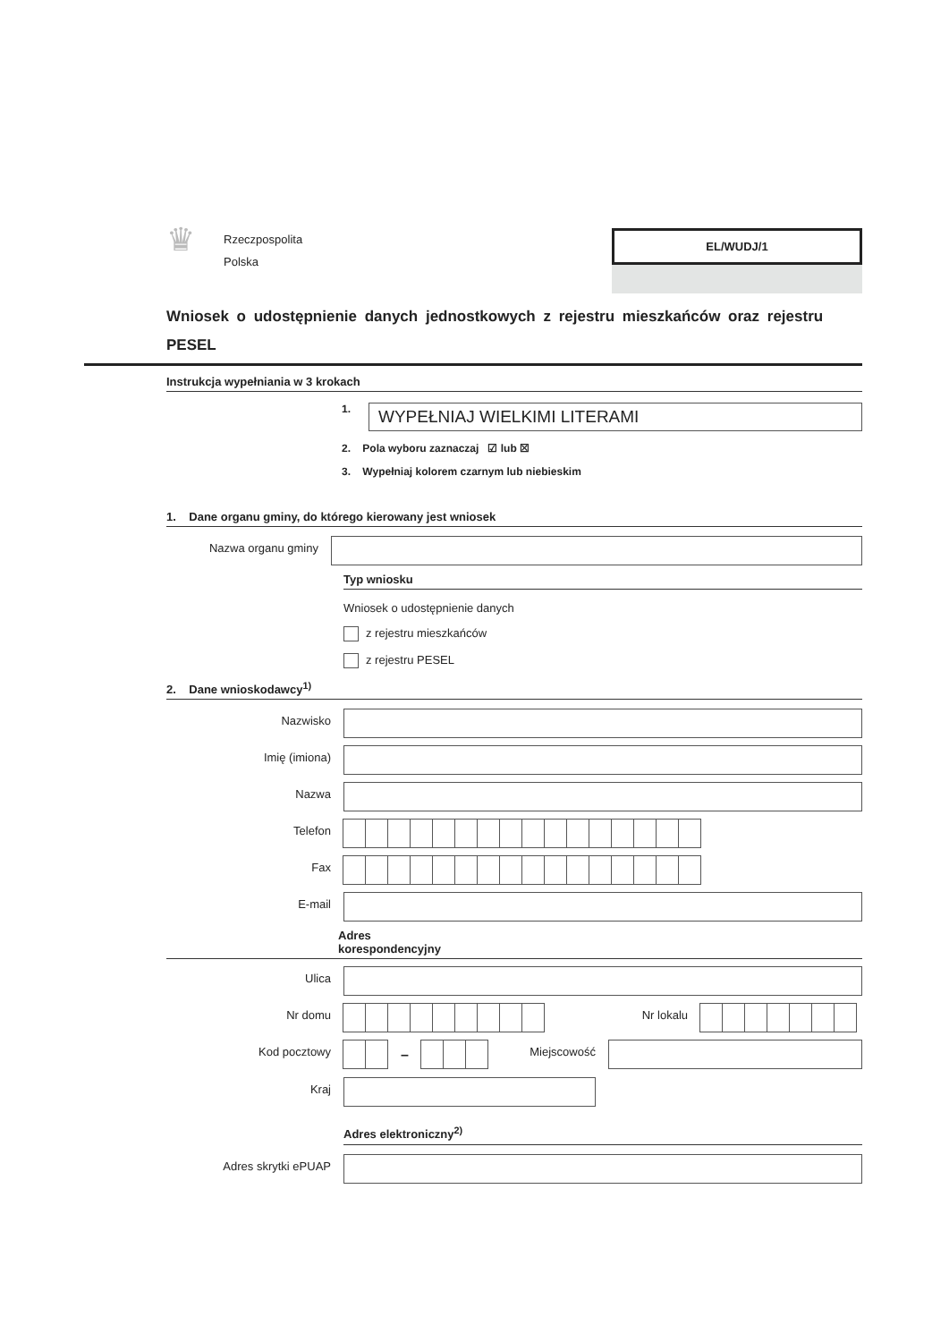♛
Rzeczpospolita
Polska
EL/WUDJ/1
Wniosek o udostępnienie danych jednostkowych z rejestru mieszkańców oraz rejestru PESEL
Instrukcja wypełniania w 3 krokach
1.
WYPEŁNIAJ WIELKIMI LITERAMI
2. Pola wyboru zaznaczaj ☑ lub ☒
3. Wypełniaj kolorem czarnym lub niebieskim
1. Dane organu gminy, do którego kierowany jest wniosek
Nazwa organu gminy
Typ wniosku
Wniosek o udostępnienie danych
z rejestru mieszkańców
z rejestru PESEL
2. Dane wnioskodawcy<sup>1)</sup>
Nazwisko
Imię (imiona)
Nazwa
Telefon
Fax
E-mail
Adres
korespondencyjny
Ulica
Nr domu Nr lokalu
Kod pocztowy
–
Miejscowość
Kraj
Adres elektroniczny<sup>2)</sup>
Adres skrytki ePUAP